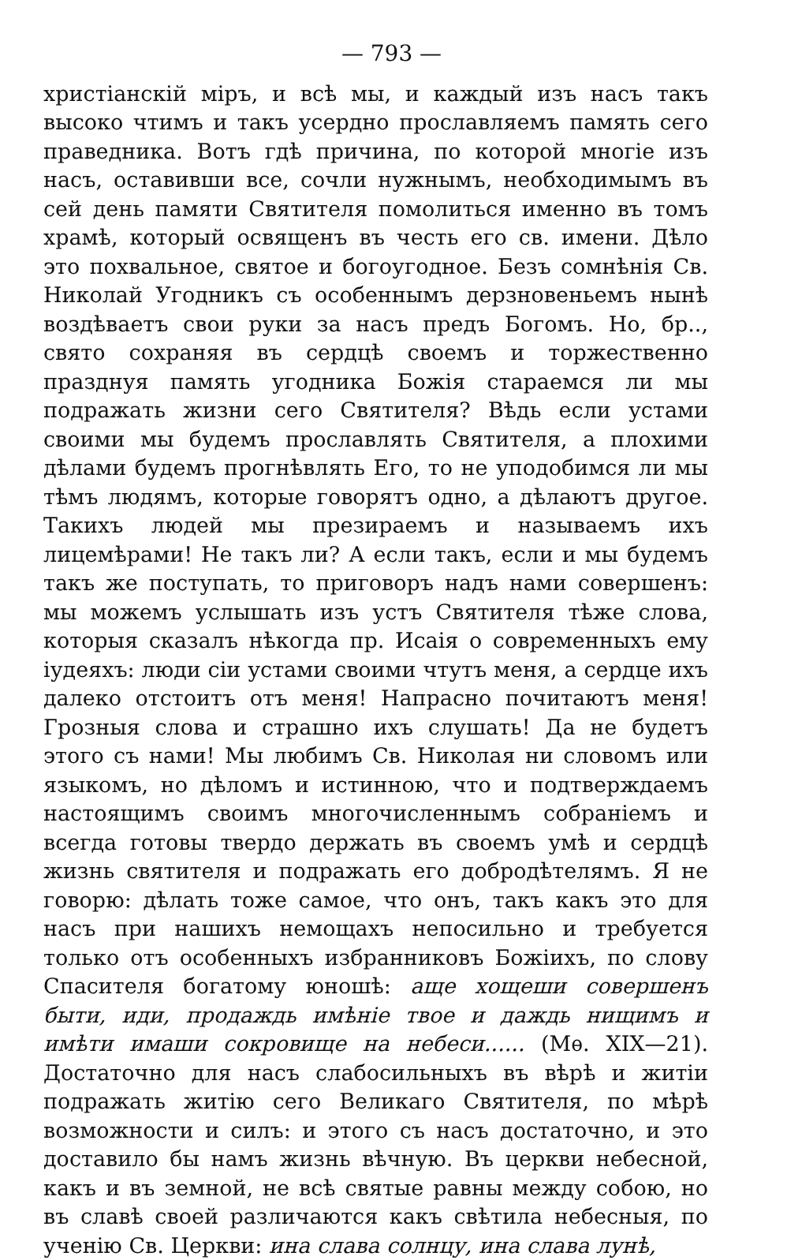— 793 —
христіанскій міръ, и всѣ мы, и каждый изъ насъ такъ высоко чтимъ и такъ усердно прославляемъ память сего праведника. Вотъ гдѣ причина, по которой многіе изъ насъ, оставивши все, сочли нужнымъ, необходимымъ въ сей день памяти Святителя помолиться именно въ томъ храмѣ, который освященъ въ честь его св. имени. Дѣло это похвальное, святое и богоугодное. Безъ сомнѣнія Св. Николай Угодникъ съ особеннымъ дерзновеньемъ нынѣ воздѣваетъ свои руки за насъ предъ Богомъ. Но, бр.., свято сохраняя въ сердцѣ своемъ и торжественно празднуя память угодника Божія стараемся ли мы подражать жизни сего Святителя? Вѣдь если устами своими мы будемъ прославлять Святителя, а плохими дѣлами будемъ прогнѣвлять Его, то не уподобимся ли мы тѣмъ людямъ, которые говорятъ одно, а дѣлаютъ другое. Такихъ людей мы презираемъ и называемъ ихъ лицемѣрами! Не такъ ли? А если такъ, если и мы будемъ такъ же поступать, то приговоръ надъ нами совершенъ: мы можемъ услышать изъ устъ Святителя тѣже слова, которыя сказалъ нѣкогда пр. Исаія о современныхъ ему іудеяхъ: люди сіи устами своими чтутъ меня, а сердце ихъ далеко отстоитъ отъ меня! Напрасно почитаютъ меня! Грозныя слова и страшно ихъ слушать! Да не будетъ этого съ нами! Мы любимъ Св. Николая ни словомъ или языкомъ, но дѣломъ и истинною, что и подтверждаемъ настоящимъ своимъ многочисленнымъ собраніемъ и всегда готовы твердо держать въ своемъ умѣ и сердцѣ жизнь святителя и подражать его добродѣтелямъ. Я не говорю: дѣлать тоже самое, что онъ, такъ какъ это для насъ при нашихъ немощахъ непосильно и требуется только отъ особенныхъ избранниковъ Божіихъ, по слову Спасителя богатому юношѣ: аще хощеши совершенъ быти, иди, продаждь имѣніе твое и даждь нищимъ и имѣти имаши сокровище на небеси...... (Мѳ. XIX—21). Достаточно для насъ слабосильныхъ въ вѣрѣ и житіи подражать житію сего Великаго Святителя, по мѣрѣ возможности и силъ: и этого съ насъ достаточно, и это доставило бы намъ жизнь вѣчную. Въ церкви небесной, какъ и въ земной, не всѣ святые равны между собою, но въ славѣ своей различаются какъ свѣтила небесныя, по ученію Св. Церкви: ина слава солнцу, ина слава лунѣ,